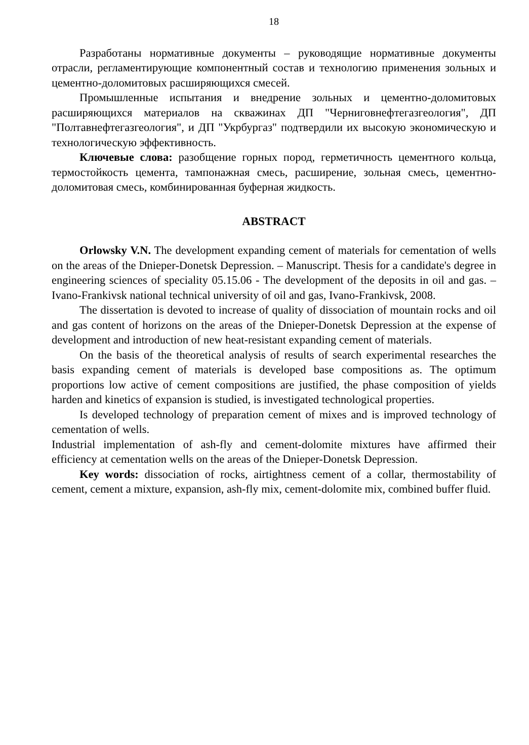18
Разработаны нормативные документы – руководящие нормативные документы отрасли, регламентирующие компонентный состав и технологию применения зольных и цементно-доломитовых расширяющихся смесей.
Промышленные испытания и внедрение зольных и цементно-доломитовых расширяющихся материалов на скважинах ДП "Черниговнефтегазгеология", ДП "Полтавнефтегазгеология", и ДП "Укрбургаз" подтвердили их высокую экономическую и технологическую эффективность.
Ключевые слова: разобщение горных пород, герметичность цементного кольца, термостойкость цемента, тампонажная смесь, расширение, зольная смесь, цементно-доломитовая смесь, комбинированная буферная жидкость.
ABSTRACT
Orlowsky V.N. The development expanding cement of materials for cementation of wells on the areas of the Dnieper-Donetsk Depression. – Manuscript. Thesis for a candidate's degree in engineering sciences of speciality 05.15.06 - The development of the deposits in oil and gas. – Ivano-Frankivsk national technical university of oil and gas, Ivano-Frankivsk, 2008.
The dissertation is devoted to increase of quality of dissociation of mountain rocks and oil and gas content of horizons on the areas of the Dnieper-Donetsk Depression at the expense of development and introduction of new heat-resistant expanding cement of materials.
On the basis of the theoretical analysis of results of search experimental researches the basis expanding cement of materials is developed base compositions as. The optimum proportions low active of cement compositions are justified, the phase composition of yields harden and kinetics of expansion is studied, is investigated technological properties.
Is developed technology of preparation cement of mixes and is improved technology of cementation of wells.
Industrial implementation of ash-fly and cement-dolomite mixtures have affirmed their efficiency at cementation wells on the areas of the Dnieper-Donetsk Depression.
Key words: dissociation of rocks, airtightness cement of a collar, thermostability of cement, cement a mixture, expansion, ash-fly mix, cement-dolomite mix, combined buffer fluid.